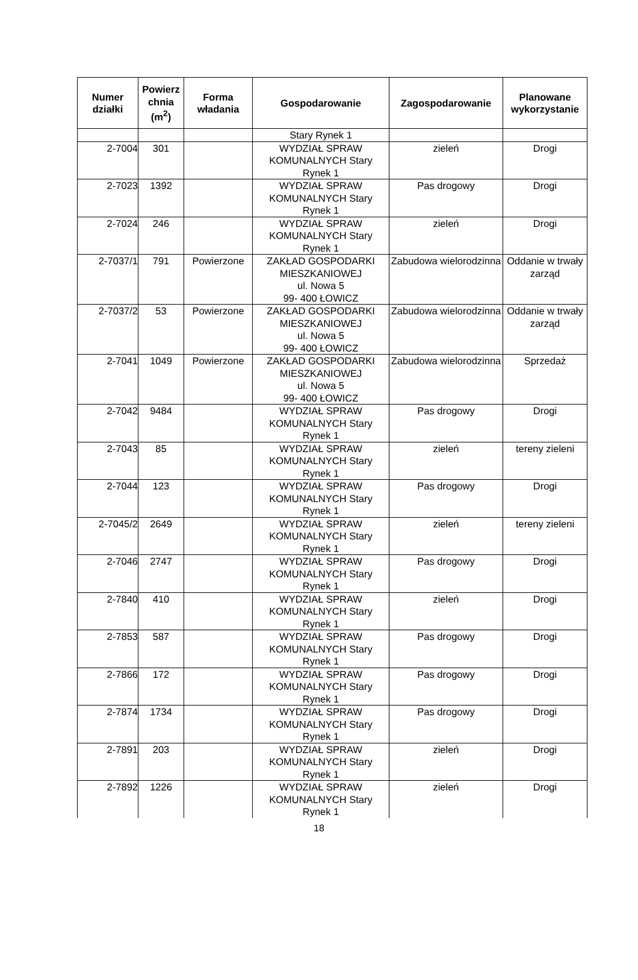| Numer działki | Powierz chnia (m<sup>2</sup>) | Forma władania | Gospodarowanie | Zagospodarowanie | Planowane wykorzystanie |
| --- | --- | --- | --- | --- | --- |
| | | | Stary Rynek 1 | | |
| 2-7004 | 301 | | WYDZIAŁ SPRAW KOMUNALNYCH Stary Rynek 1 | zieleń | Drogi |
| 2-7023 | 1392 | | WYDZIAŁ SPRAW KOMUNALNYCH Stary Rynek 1 | Pas drogowy | Drogi |
| 2-7024 | 246 | | WYDZIAŁ SPRAW KOMUNALNYCH Stary Rynek 1 | zieleń | Drogi |
| 2-7037/1 | 791 | Powierzone | ZAKŁAD GOSPODARKI MIESZKANIOWEJ ul. Nowa 5 99- 400 ŁOWICZ | Zabudowa wielorodzinna | Oddanie w trwały zarząd |
| 2-7037/2 | 53 | Powierzone | ZAKŁAD GOSPODARKI MIESZKANIOWEJ ul. Nowa 5 99- 400 ŁOWICZ | Zabudowa wielorodzinna | Oddanie w trwały zarząd |
| 2-7041 | 1049 | Powierzone | ZAKŁAD GOSPODARKI MIESZKANIOWEJ ul. Nowa 5 99- 400 ŁOWICZ | Zabudowa wielorodzinna | Sprzedaż |
| 2-7042 | 9484 | | WYDZIAŁ SPRAW KOMUNALNYCH Stary Rynek 1 | Pas drogowy | Drogi |
| 2-7043 | 85 | | WYDZIAŁ SPRAW KOMUNALNYCH Stary Rynek 1 | zieleń | tereny zieleni |
| 2-7044 | 123 | | WYDZIAŁ SPRAW KOMUNALNYCH Stary Rynek 1 | Pas drogowy | Drogi |
| 2-7045/2 | 2649 | | WYDZIAŁ SPRAW KOMUNALNYCH Stary Rynek 1 | zieleń | tereny zieleni |
| 2-7046 | 2747 | | WYDZIAŁ SPRAW KOMUNALNYCH Stary Rynek 1 | Pas drogowy | Drogi |
| 2-7840 | 410 | | WYDZIAŁ SPRAW KOMUNALNYCH Stary Rynek 1 | zieleń | Drogi |
| 2-7853 | 587 | | WYDZIAŁ SPRAW KOMUNALNYCH Stary Rynek 1 | Pas drogowy | Drogi |
| 2-7866 | 172 | | WYDZIAŁ SPRAW KOMUNALNYCH Stary Rynek 1 | Pas drogowy | Drogi |
| 2-7874 | 1734 | | WYDZIAŁ SPRAW KOMUNALNYCH Stary Rynek 1 | Pas drogowy | Drogi |
| 2-7891 | 203 | | WYDZIAŁ SPRAW KOMUNALNYCH Stary Rynek 1 | zieleń | Drogi |
| 2-7892 | 1226 | | WYDZIAŁ SPRAW KOMUNALNYCH Stary Rynek 1 | zieleń | Drogi |
18